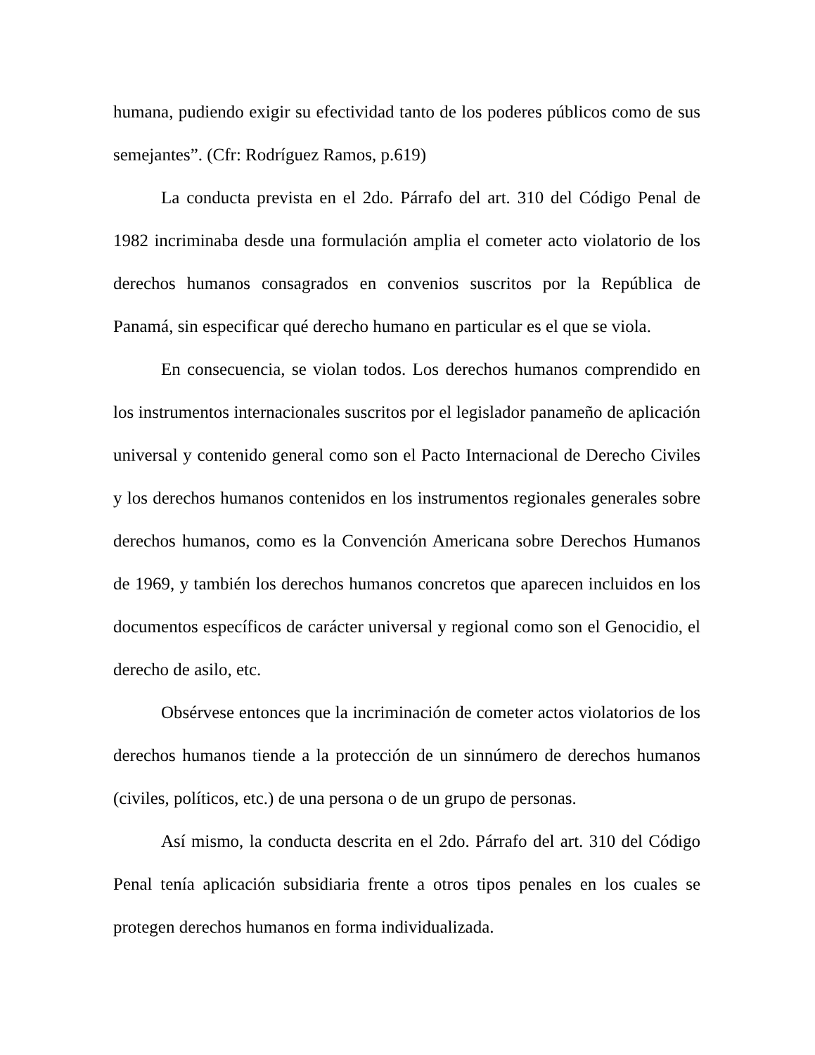humana, pudiendo exigir su efectividad tanto de los poderes públicos como de sus semejantes”. (Cfr: Rodríguez Ramos, p.619)
La conducta prevista en el 2do. Párrafo del art. 310 del Código Penal de 1982 incriminaba desde una formulación amplia el cometer acto violatorio de los derechos humanos consagrados en convenios suscritos por la República de Panamá, sin especificar qué derecho humano en particular es el que se viola.
En consecuencia, se violan todos. Los derechos humanos comprendido en los instrumentos internacionales suscritos por el legislador panameño de aplicación universal y contenido general como son el Pacto Internacional de Derecho Civiles y los derechos humanos contenidos en los instrumentos regionales generales sobre derechos humanos, como es la Convención Americana sobre Derechos Humanos de 1969, y también los derechos humanos concretos que aparecen incluidos en los documentos específicos de carácter universal y regional como son el Genocidio, el derecho de asilo, etc.
Obsérvese entonces que la incriminación de cometer actos violatorios de los derechos humanos tiende a la protección de un sinnúmero de derechos humanos (civiles, políticos, etc.) de una persona o de un grupo de personas.
Así mismo, la conducta descrita en el 2do. Párrafo del art. 310 del Código Penal tenía aplicación subsidiaria frente a otros tipos penales en los cuales se protegen derechos humanos en forma individualizada.